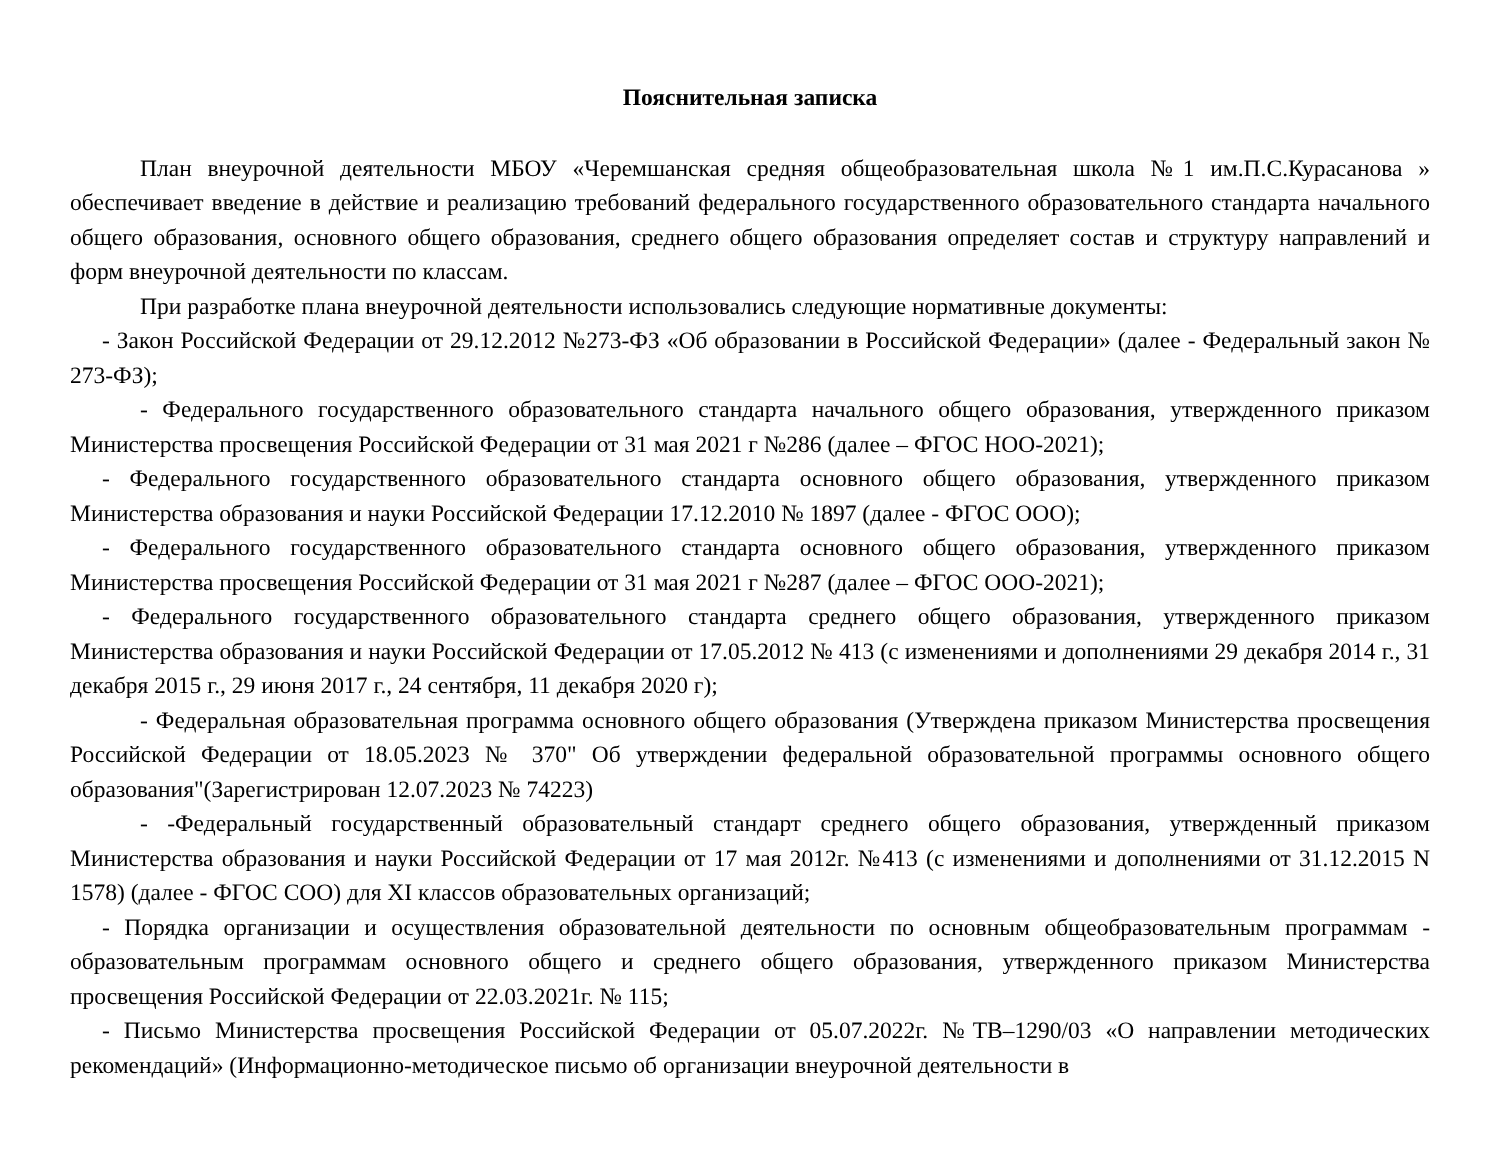Пояснительная записка
План внеурочной деятельности МБОУ «Черемшанская средняя общеобразовательная школа №1 им.П.С.Курасанова » обеспечивает введение в действие и реализацию требований федерального государственного образовательного стандарта начального общего образования, основного общего образования, среднего общего образования определяет состав и структуру направлений и форм внеурочной деятельности по классам.
При разработке плана внеурочной деятельности использовались следующие нормативные документы:
- Закон Российской Федерации от 29.12.2012 №273-ФЗ «Об образовании в Российской Федерации» (далее - Федеральный закон № 273-ФЗ);
- Федерального государственного образовательного стандарта начального общего образования, утвержденного приказом Министерства просвещения Российской Федерации от 31 мая 2021 г №286 (далее – ФГОС НОО-2021);
- Федерального государственного образовательного стандарта основного общего образования, утвержденного приказом Министерства образования и науки Российской Федерации 17.12.2010 № 1897 (далее - ФГОС ООО);
- Федерального государственного образовательного стандарта основного общего образования, утвержденного приказом Министерства просвещения Российской Федерации от 31 мая 2021 г №287 (далее – ФГОС ООО-2021);
- Федерального государственного образовательного стандарта среднего общего образования, утвержденного приказом Министерства образования и науки Российской Федерации от 17.05.2012 № 413 (с изменениями и дополнениями 29 декабря 2014 г., 31 декабря 2015 г., 29 июня 2017 г., 24 сентября, 11 декабря 2020 г);
- Федеральная образовательная программа основного общего образования (Утверждена приказом Министерства просвещения Российской Федерации от 18.05.2023 № 370" Об утверждении федеральной образовательной программы основного общего образования"(Зарегистрирован 12.07.2023 № 74223)
- -Федеральный государственный образовательный стандарт среднего общего образования, утвержденный приказом Министерства образования и науки Российской Федерации от 17 мая 2012г. №413 (с изменениями и дополнениями от 31.12.2015 N 1578) (далее - ФГОС СОО) для XI классов образовательных организаций;
- Порядка организации и осуществления образовательной деятельности по основным общеобразовательным программам - образовательным программам основного общего и среднего общего образования, утвержденного приказом Министерства просвещения Российской Федерации от 22.03.2021г. № 115;
- Письмо Министерства просвещения Российской Федерации от 05.07.2022г. №ТВ–1290/03 «О направлении методических рекомендаций» (Информационно-методическое письмо об организации внеурочной деятельности в